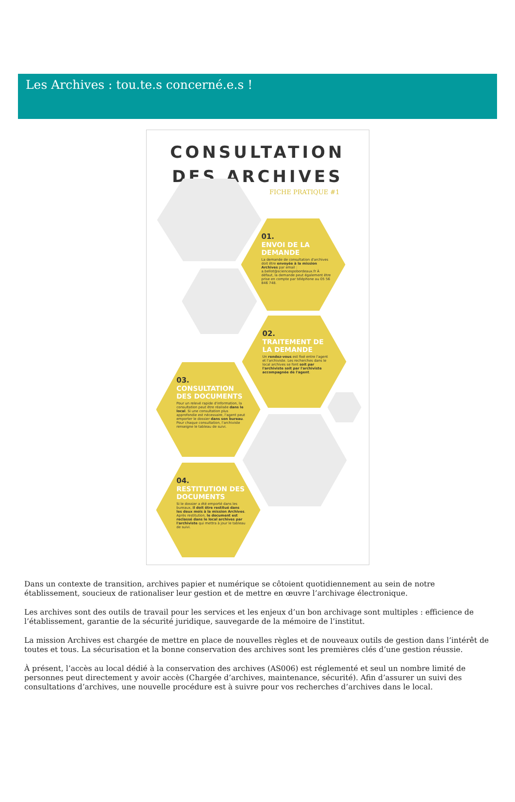Les Archives : tou.te.s concerné.e.s !
CONSULTATION
DES ARCHIVES
FICHE PRATIQUE #1
01.
ENVOI DE LA DEMANDE
La demande de consultation d'archives doit être envoyée à la mission Archives par email : a.bellot@sciencespobordeaux.fr À défaut, la demande peut également être prise en compte par téléphone au 05 56 846 748.
02.
TRAITEMENT DE LA DEMANDE
Un rendez-vous est fixé entre l'agent et l'archiviste. Les recherches dans le local archives se font soit par l'archiviste soit par l'archiviste accompagnée de l'agent.
03.
CONSULTATION DES DOCUMENTS
Pour un relevé rapide d'information, la consultation peut être réalisée dans le local. Si une consultation plus approfondie est nécessaire, l'agent peut emporter le dossier dans son bureau. Pour chaque consultation, l'archiviste renseigne le tableau de suivi.
04.
RESTITUTION DES DOCUMENTS
Si le dossier a été emporté dans les bureaux, il doit être restitué dans les deux mois à la mission Archives. Après restitution, le document est reclassé dans le local archives par l'archiviste qui mettra à jour le tableau de suivi.
Dans un contexte de transition, archives papier et numérique se côtoient quotidiennement au sein de notre établissement, soucieux de rationaliser leur gestion et de mettre en œuvre l’archivage électronique.
Les archives sont des outils de travail pour les services et les enjeux d’un bon archivage sont multiples : efficience de l’établissement, garantie de la sécurité juridique, sauvegarde de la mémoire de l’institut.
La mission Archives est chargée de mettre en place de nouvelles règles et de nouveaux outils de gestion dans l’intérêt de toutes et tous. La sécurisation et la bonne conservation des archives sont les premières clés d’une gestion réussie.
À présent, l’accès au local dédié à la conservation des archives (AS006) est réglementé et seul un nombre limité de personnes peut directement y avoir accès (Chargée d’archives, maintenance, sécurité). Afin d’assurer un suivi des consultations d’archives, une nouvelle procédure est à suivre pour vos recherches d’archives dans le local.